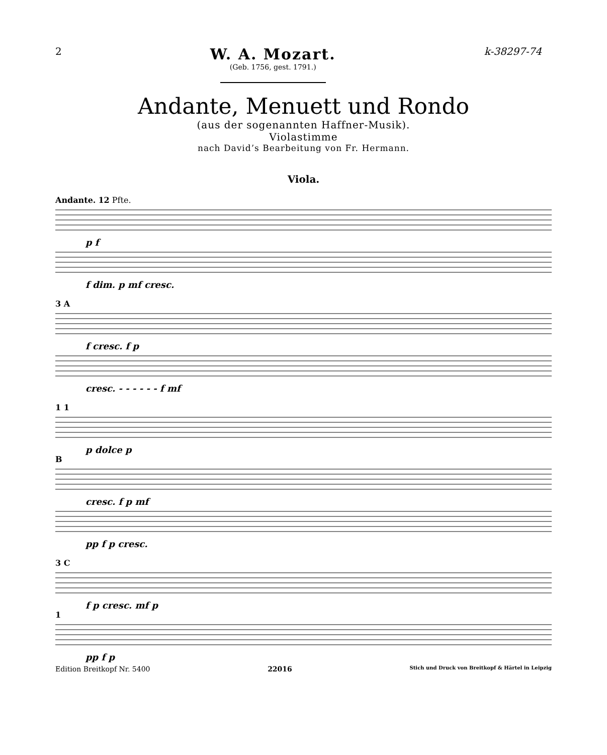2
W. A. Mozart.
(Geb. 1756, gest. 1791.)
k-38297-74
Andante, Menuett und Rondo
(aus der sogenannten Haffner-Musik).
Violastimme
nach David’s Bearbeitung von Fr. Hermann.
Viola.
Andante. 12 Pfte. p f
f dim. p mf cresc.
3 A f cresc. f p
cresc. - - - - - - f mf
1 1 p dolce p
Bcresc. f p mf
pp f p cresc.
3 C f p cresc. mf p
1 pp f p
Edition Breitkopf Nr. 5400 22016 Stich und Druck von Breitkopf & Härtel in Leipzig